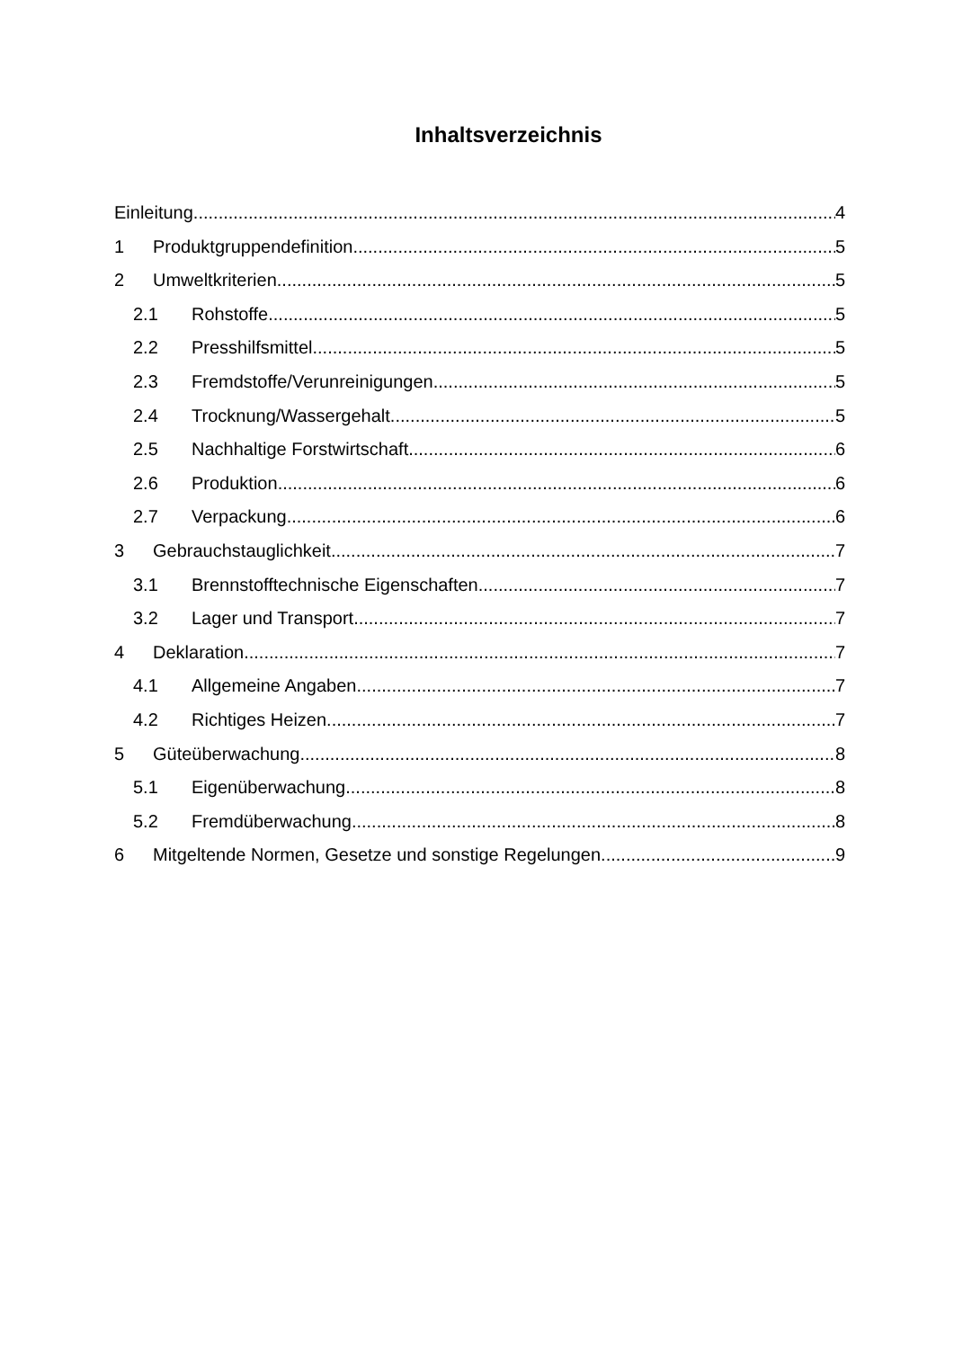Inhaltsverzeichnis
Einleitung 4
1 Produktgruppendefinition 5
2 Umweltkriterien 5
2.1 Rohstoffe 5
2.2 Presshilfsmittel 5
2.3 Fremdstoffe/Verunreinigungen 5
2.4 Trocknung/Wassergehalt 5
2.5 Nachhaltige Forstwirtschaft 6
2.6 Produktion 6
2.7 Verpackung 6
3 Gebrauchstauglichkeit 7
3.1 Brennstofftechnische Eigenschaften 7
3.2 Lager und Transport 7
4 Deklaration 7
4.1 Allgemeine Angaben 7
4.2 Richtiges Heizen 7
5 Güteüberwachung 8
5.1 Eigenüberwachung 8
5.2 Fremdüberwachung 8
6 Mitgeltende Normen, Gesetze und sonstige Regelungen 9